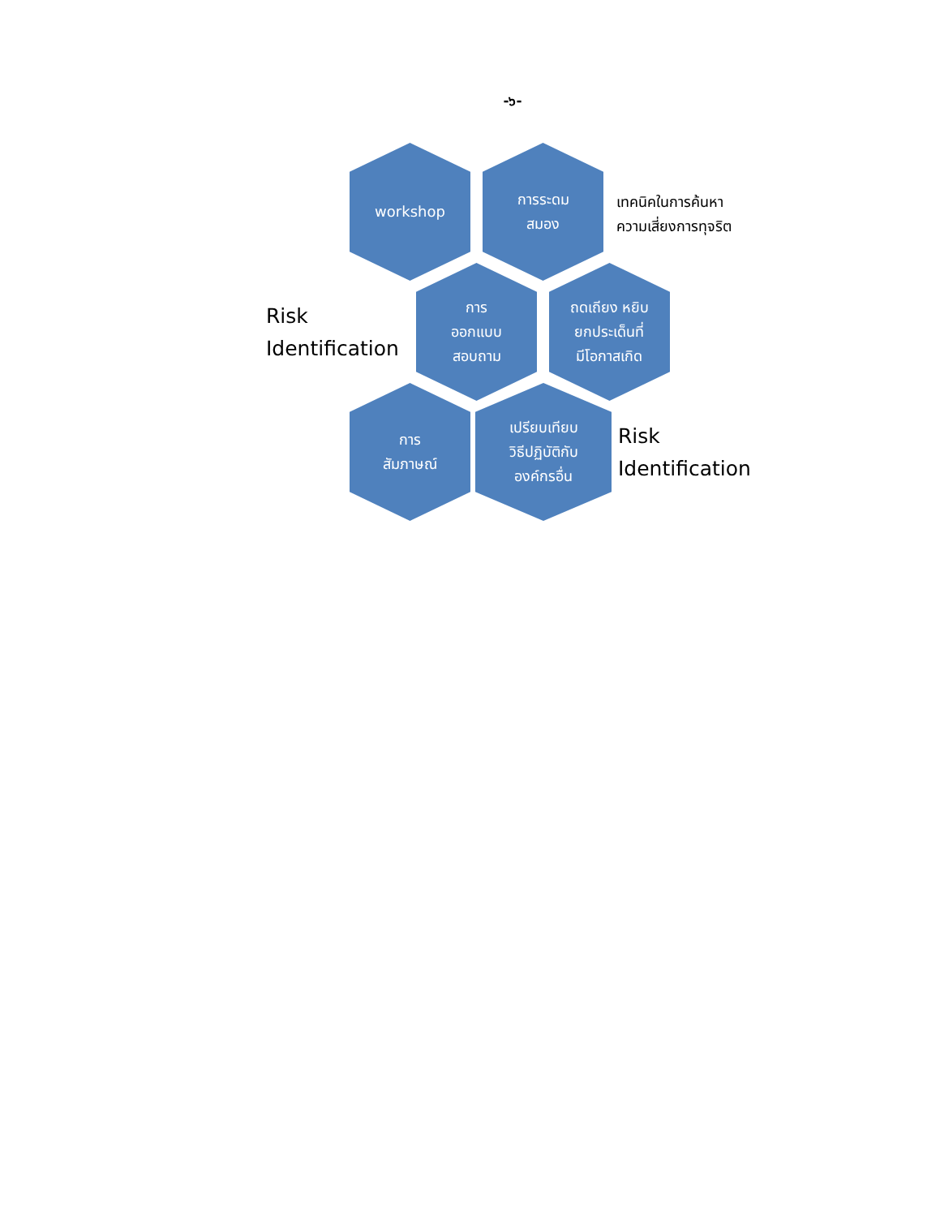-๖-
workshop การระดม
สมอง
เทคนิคในการค้นหา
ความเสี่ยงการทุจริต
Risk
Identification
การ
ออกแบบ
สอบถาม
ถดเถียง หยิบ
ยกประเด็นที่
มีโอกาสเกิด
การ
สัมภาษณ์
เปรียบเทียบ
วิธีปฏิบัติกับ
องค์กรอื่น
Risk
Identification